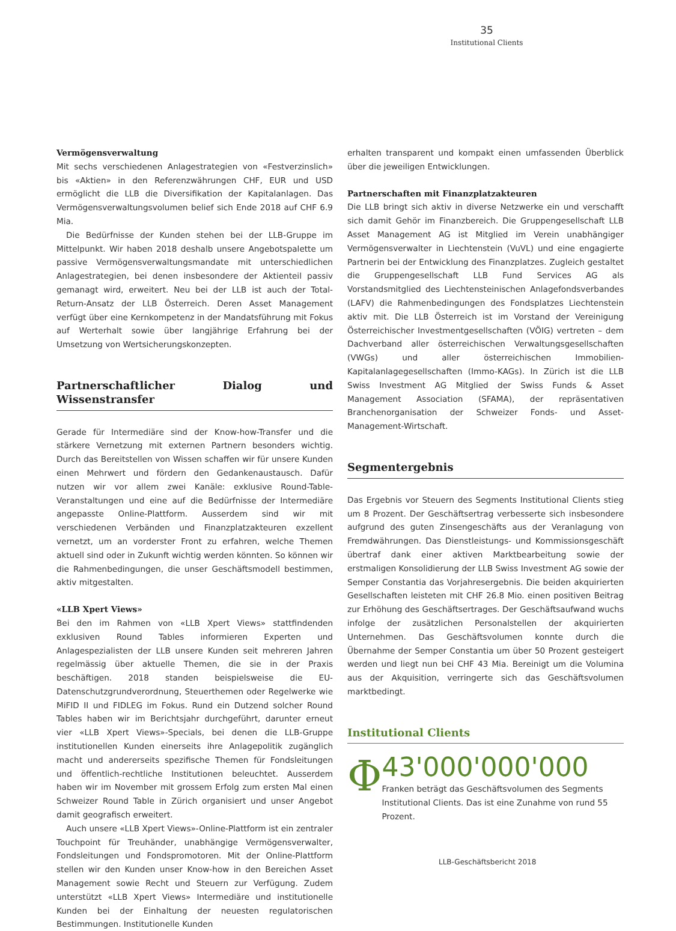35
Institutional Clients
Vermögensverwaltung
Mit sechs verschiedenen Anlagestrategien von «Festverzinslich» bis «Aktien» in den Referenzwährungen CHF, EUR und USD ermöglicht die LLB die Diversifikation der Kapitalanlagen. Das Vermögensverwaltungsvolumen belief sich Ende 2018 auf CHF 6.9 Mia.
Die Bedürfnisse der Kunden stehen bei der LLB-Gruppe im Mittelpunkt. Wir haben 2018 deshalb unsere Angebotspalette um passive Vermögensverwaltungsmandate mit unterschiedlichen Anlagestrategien, bei denen insbesondere der Aktienteil passiv gemanagt wird, erweitert. Neu bei der LLB ist auch der Total-Return-Ansatz der LLB Österreich. Deren Asset Management verfügt über eine Kernkompetenz in der Mandatsführung mit Fokus auf Werterhalt sowie über langjährige Erfahrung bei der Umsetzung von Wertsicherungskonzepten.
Partnerschaftlicher Dialog und Wissenstransfer
Gerade für Intermediäre sind der Know-how-Transfer und die stärkere Vernetzung mit externen Partnern besonders wichtig. Durch das Bereitstellen von Wissen schaffen wir für unsere Kunden einen Mehrwert und fördern den Gedankenaustausch. Dafür nutzen wir vor allem zwei Kanäle: exklusive Round-Table-Veranstaltungen und eine auf die Bedürfnisse der Intermediäre angepasste Online-Plattform. Ausserdem sind wir mit verschiedenen Verbänden und Finanzplatzakteuren exzellent vernetzt, um an vorderster Front zu erfahren, welche Themen aktuell sind oder in Zukunft wichtig werden könnten. So können wir die Rahmenbedingungen, die unser Geschäftsmodell bestimmen, aktiv mitgestalten.
«LLB Xpert Views»
Bei den im Rahmen von «LLB Xpert Views» stattfindenden exklusiven Round Tables informieren Experten und Anlagespezialisten der LLB unsere Kunden seit mehreren Jahren regelmässig über aktuelle Themen, die sie in der Praxis beschäftigen. 2018 standen beispielsweise die EU-Datenschutzgrundverordnung, Steuerthemen oder Regelwerke wie MiFID II und FIDLEG im Fokus. Rund ein Dutzend solcher Round Tables haben wir im Berichtsjahr durchgeführt, darunter erneut vier «LLB Xpert Views»-Specials, bei denen die LLB-Gruppe institutionellen Kunden einerseits ihre Anlagepolitik zugänglich macht und andererseits spezifische Themen für Fondsleitungen und öffentlich-rechtliche Institutionen beleuchtet. Ausserdem haben wir im November mit grossem Erfolg zum ersten Mal einen Schweizer Round Table in Zürich organisiert und unser Angebot damit geografisch erweitert.
Auch unsere «LLB Xpert Views»-Online-Plattform ist ein zentraler Touchpoint für Treuhänder, unabhängige Vermögensverwalter, Fondsleitungen und Fondspromotoren. Mit der Online-Plattform stellen wir den Kunden unser Know-how in den Bereichen Asset Management sowie Recht und Steuern zur Verfügung. Zudem unterstützt «LLB Xpert Views» Intermediäre und institutionelle Kunden bei der Einhaltung der neuesten regulatorischen Bestimmungen. Institutionelle Kunden
erhalten transparent und kompakt einen umfassenden Überblick über die jeweiligen Entwicklungen.
Partnerschaften mit Finanzplatzakteuren
Die LLB bringt sich aktiv in diverse Netzwerke ein und verschafft sich damit Gehör im Finanzbereich. Die Gruppengesellschaft LLB Asset Management AG ist Mitglied im Verein unabhängiger Vermögensverwalter in Liechtenstein (VuVL) und eine engagierte Partnerin bei der Entwicklung des Finanzplatzes. Zugleich gestaltet die Gruppengesellschaft LLB Fund Services AG als Vorstandsmitglied des Liechtensteinischen Anlagefondsverbandes (LAFV) die Rahmenbedingungen des Fondsplatzes Liechtenstein aktiv mit. Die LLB Österreich ist im Vorstand der Vereinigung Österreichischer Investmentgesellschaften (VÖIG) vertreten – dem Dachverband aller österreichischen Verwaltungsgesellschaften (VWGs) und aller österreichischen Immobilien-Kapitalanlagegesellschaften (Immo-KAGs). In Zürich ist die LLB Swiss Investment AG Mitglied der Swiss Funds & Asset Management Association (SFAMA), der repräsentativen Branchenorganisation der Schweizer Fonds- und Asset-Management-Wirtschaft.
Segmentergebnis
Das Ergebnis vor Steuern des Segments Institutional Clients stieg um 8 Prozent. Der Geschäftsertrag verbesserte sich insbesondere aufgrund des guten Zinsengeschäfts aus der Veranlagung von Fremdwährungen. Das Dienstleistungs- und Kommissionsgeschäft übertraf dank einer aktiven Marktbearbeitung sowie der erstmaligen Konsolidierung der LLB Swiss Investment AG sowie der Semper Constantia das Vorjahresergebnis. Die beiden akquirierten Gesellschaften leisteten mit CHF 26.8 Mio. einen positiven Beitrag zur Erhöhung des Geschäftsertrages. Der Geschäftsaufwand wuchs infolge der zusätzlichen Personalstellen der akquirierten Unternehmen. Das Geschäftsvolumen konnte durch die Übernahme der Semper Constantia um über 50 Prozent gesteigert werden und liegt nun bei CHF 43 Mia. Bereinigt um die Volumina aus der Akquisition, verringerte sich das Geschäftsvolumen marktbedingt.
Institutional Clients
Φ
43'000'000'000
Franken beträgt das Geschäftsvolumen des Segments Institutional Clients. Das ist eine Zunahme von rund 55 Prozent.
LLB-Geschäftsbericht 2018